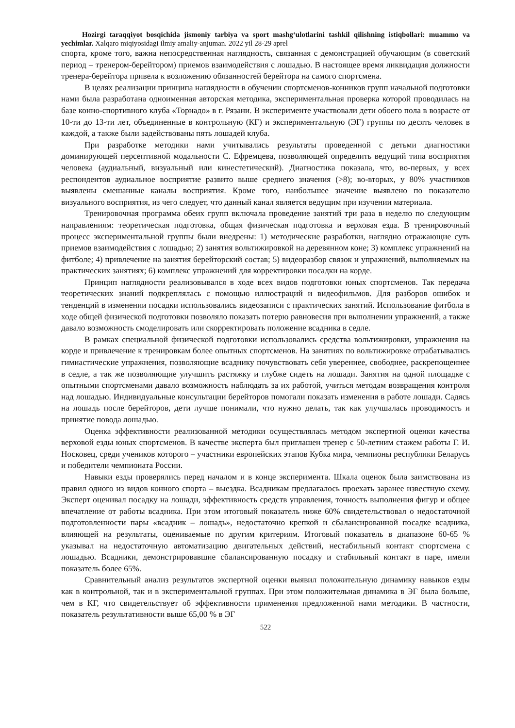Hozirgi taraqqiyot bosqichida jismoniy tarbiya va sport mashg‘ulotlarini tashkil qilishning istiqbollari: muammo va yechimlar. Xalqaro miqiyosidagi ilmiy amaliy-anjuman. 2022 yil 28-29 aprel
спорта, кроме того, важна непосредственная наглядность, связанная с демонстрацией обучающим (в советский период – тренером-берейтором) приемов взаимодействия с лошадью. В настоящее время ликвидация должности тренера-берейтора привела к возложению обязанностей берейтора на самого спортсмена.
В целях реализации принципа наглядности в обучении спортсменов-конников групп начальной подготовки нами была разработана одноименная авторская методика, экспериментальная проверка которой проводилась на базе конно-спортивного клуба «Торнадо» в г. Рязани. В эксперименте участвовали дети обоего пола в возрасте от 10-ти до 13-ти лет, объединенные в контрольную (КГ) и экспериментальную (ЭГ) группы по десять человек в каждой, а также были задействованы пять лошадей клуба.
При разработке методики нами учитывались результаты проведенной с детьми диагностики доминирующей персептивной модальности С. Ефремцева, позволяющей определить ведущий типа восприятия человека (аудиальный, визуальный или кинестетический). Диагностика показала, что, во-первых, у всех респондентов аудиальное восприятие развито выше среднего значения (>8); во-вторых, у 80% участников выявлены смешанные каналы восприятия. Кроме того, наибольшее значение выявлено по показателю визуального восприятия, из чего следует, что данный канал является ведущим при изучении материала.
Тренировочная программа обеих групп включала проведение занятий три раза в неделю по следующим направлениям: теоретическая подготовка, общая физическая подготовка и верховая езда. В тренировочный процесс экспериментальной группы были внедрены: 1) методические разработки, наглядно отражающие суть приемов взаимодействия с лошадью; 2) занятия вольтижировкой на деревянном коне; 3) комплекс упражнений на фитболе; 4) привлечение на занятия берейторский состав; 5) видеоразбор связок и упражнений, выполняемых на практических занятиях; 6) комплекс упражнений для корректировки посадки на корде.
Принцип наглядности реализовывался в ходе всех видов подготовки юных спортсменов. Так передача теоретических знаний подкреплялась с помощью иллюстраций и видеофильмов. Для разборов ошибок и тенденций в изменении посадки использовались видеозаписи с практических занятий. Использование фитбола в ходе общей физической подготовки позволяло показать потерю равновесия при выполнении упражнений, а также давало возможность смоделировать или скорректировать положение всадника в седле.
В рамках специальной физической подготовки использовались средства вольтижировки, упражнения на корде и привлечение к тренировкам более опытных спортсменов. На занятиях по вольтижировке отрабатывались гимнастические упражнения, позволяющие всаднику почувствовать себя увереннее, свободнее, раскрепощеннее в седле, а так же позволяющие улучшить растяжку и глубже сидеть на лошади. Занятия на одной площадке с опытными спортсменами давало возможность наблюдать за их работой, учиться методам возвращения контроля над лошадью. Индивидуальные консультации берейторов помогали показать изменения в работе лошади. Садясь на лошадь после берейторов, дети лучше понимали, что нужно делать, так как улучшалась проводимость и принятие повода лошадью.
Оценка эффективности реализованной методики осуществлялась методом экспертной оценки качества верховой езды юных спортсменов. В качестве эксперта был приглашен тренер с 50-летним стажем работы Г. И. Носковец, среди учеников которого – участники европейских этапов Кубка мира, чемпионы республики Беларусь и победители чемпионата России.
Навыки езды проверялись перед началом и в конце эксперимента. Шкала оценок была заимствована из правил одного из видов конного спорта – выездка. Всадникам предлагалось проехать заранее известную схему. Эксперт оценивал посадку на лошади, эффективность средств управления, точность выполнения фигур и общее впечатление от работы всадника. При этом итоговый показатель ниже 60% свидетельствовал о недостаточной подготовленности пары «всадник – лошадь», недостаточно крепкой и сбалансированной посадке всадника, влияющей на результаты, оцениваемые по другим критериям. Итоговый показатель в диапазоне 60-65 % указывал на недостаточную автоматизацию двигательных действий, нестабильный контакт спортсмена с лошадью. Всадники, демонстрировавшие сбалансированную посадку и стабильный контакт в паре, имели показатель более 65%.
Сравнительный анализ результатов экспертной оценки выявил положительную динамику навыков езды как в контрольной, так и в экспериментальной группах. При этом положительная динамика в ЭГ была больше, чем в КГ, что свидетельствует об эффективности применения предложенной нами методики. В частности, показатель результативности выше 65,00 % в ЭГ
522